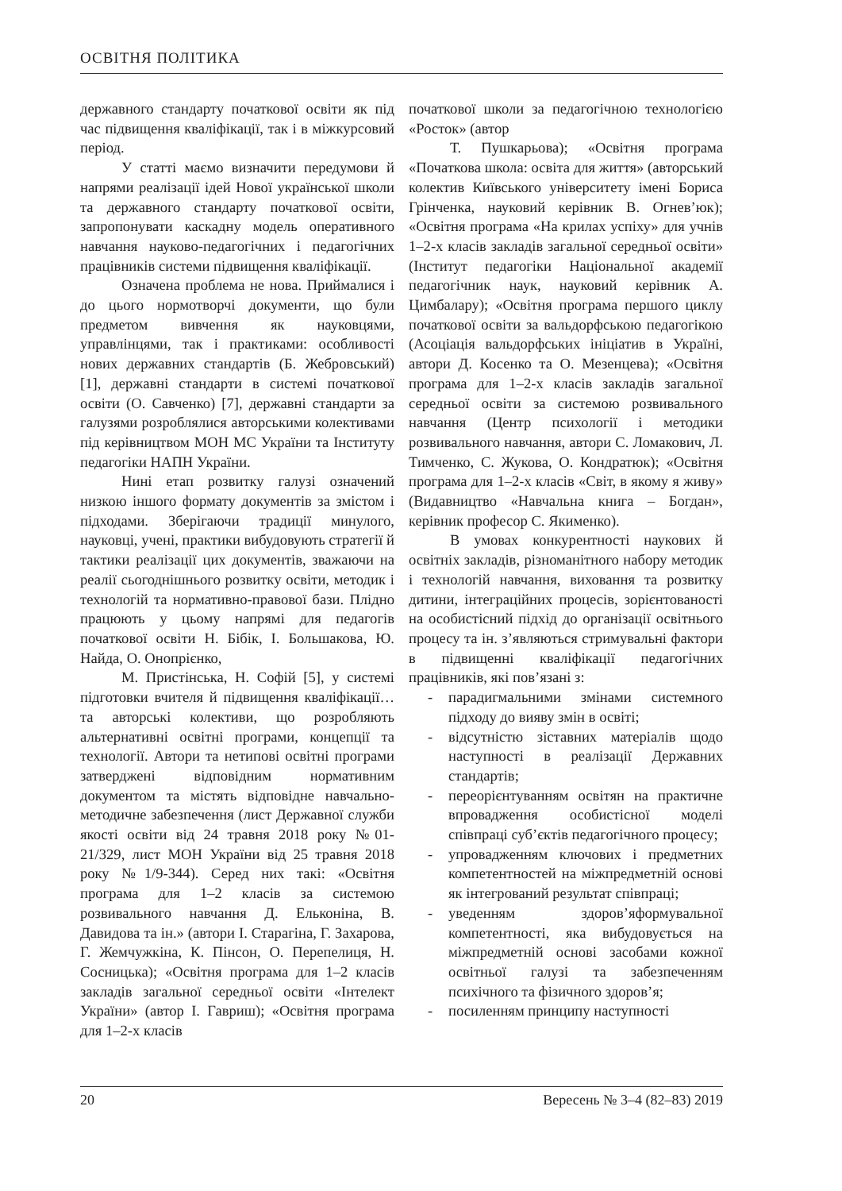ОСВІТНЯ ПОЛІТИКА
державного стандарту початкової освіти як під час підвищення кваліфікації, так і в міжкурсовий період.
У статті маємо визначити передумови й напрями реалізації ідей Нової української школи та державного стандарту початкової освіти, запропонувати каскадну модель оперативного навчання науково-педагогічних і педагогічних працівників системи підвищення кваліфікації.
Означена проблема не нова. Приймалися і до цього нормотворчі документи, що були предметом вивчення як науковцями, управлінцями, так і практиками: особливості нових державних стандартів (Б. Жебровський) [1], державні стандарти в системі початкової освіти (О. Савченко) [7], державні стандарти за галузями розроблялися авторськими колективами під керівництвом МОН МС України та Інституту педагогіки НАПН України.
Нині етап розвитку галузі означений низкою іншого формату документів за змістом і підходами. Зберігаючи традиції минулого, науковці, учені, практики вибудовують стратегії й тактики реалізації цих документів, зважаючи на реалії сьогоднішнього розвитку освіти, методик і технологій та нормативно-правової бази. Плідно працюють у цьому напрямі для педагогів початкової освіти Н. Бібік, І. Большакова, Ю. Найда, О. Онопрієнко,
М. Пристінська, Н. Софій [5], у системі підготовки вчителя й підвищення кваліфікації… та авторські колективи, що розробляють альтернативні освітні програми, концепції та технології. Автори та нетипові освітні програми затверджені відповідним нормативним документом та містять відповідне навчально-методичне забезпечення (лист Державної служби якості освіти від 24 травня 2018 року №01-21/329, лист МОН України від 25 травня 2018 року №1/9-344). Серед них такі: «Освітня програма для 1–2 класів за системою розвивального навчання Д. Ельконіна, В. Давидова та ін.» (автори І. Старагіна, Г. Захарова, Г. Жемчужкіна, К. Пінсон, О. Перепелиця, Н. Сосницька); «Освітня програма для 1–2 класів закладів загальної середньої освіти «Інтелект України» (автор І. Гавриш); «Освітня програма для 1–2-х класів
початкової школи за педагогічною технологією «Росток» (автор
Т. Пушкарьова); «Освітня програма «Початкова школа: освіта для життя» (авторський колектив Київського університету імені Бориса Грінченка, науковий керівник В. Огнев’юк); «Освітня програма «На крилах успіху» для учнів 1–2-х класів закладів загальної середньої освіти» (Інститут педагогіки Національної академії педагогічник наук, науковий керівник А. Цимбалару); «Освітня програма першого циклу початкової освіти за вальдорфською педагогікою (Асоціація вальдорфських ініціатив в Україні, автори Д. Косенко та О. Мезенцева); «Освітня програма для 1–2-х класів закладів загальної середньої освіти за системою розвивального навчання (Центр психології і методики розвивального навчання, автори С. Ломакович, Л. Тимченко, С. Жукова, О. Кондратюк); «Освітня програма для 1–2-х класів «Світ, в якому я живу» (Видавництво «Навчальна книга – Богдан», керівник професор С. Якименко).
В умовах конкурентності наукових й освітніх закладів, різноманітного набору методик і технологій навчання, виховання та розвитку дитини, інтеграційних процесів, зорієнтованості на особистісний підхід до організації освітнього процесу та ін. з’являються стримувальні фактори в підвищенні кваліфікації педагогічних працівників, які пов’язані з:
- парадигмальними змінами системного підходу до вияву змін в освіті;
- відсутністю зіставних матеріалів щодо наступності в реалізації Державних стандартів;
- переорієнтуванням освітян на практичне впровадження особистісної моделі співпраці суб’єктів педагогічного процесу;
- упровадженням ключових і предметних компетентностей на міжпредметній основі як інтегрований результат співпраці;
- уведенням здоров’яформувальної компетентності, яка вибудовується на міжпредметній основі засобами кожної освітньої галузі та забезпеченням психічного та фізичного здоров’я;
- посиленням принципу наступності
20 Вересень № 3–4 (82–83) 2019